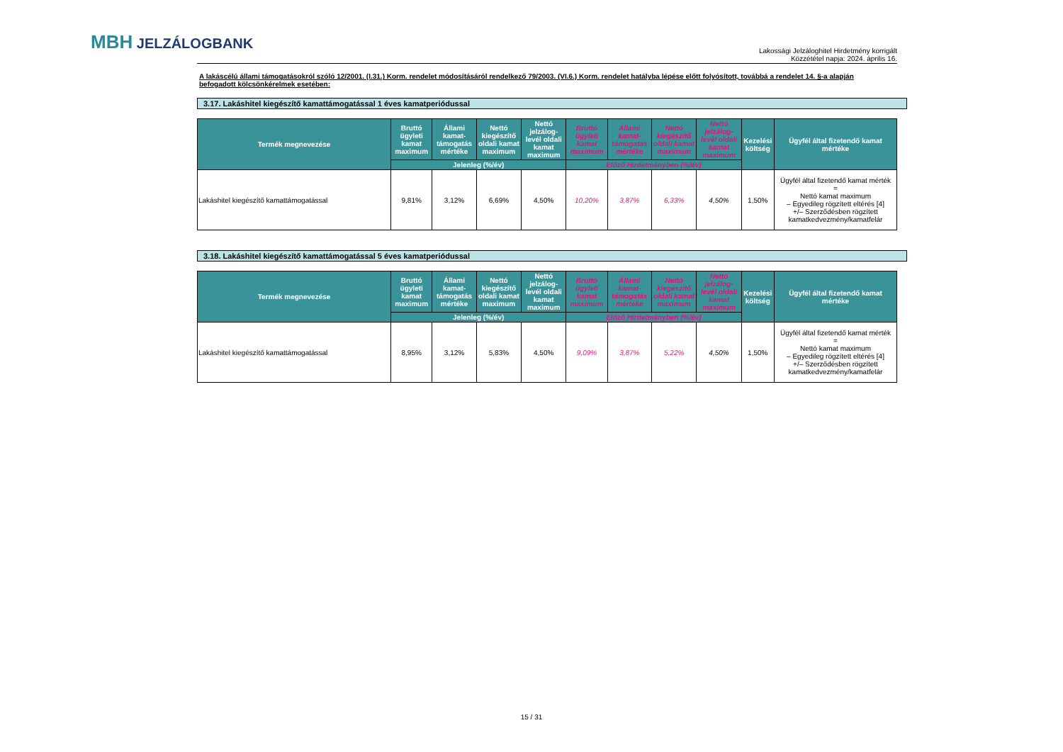MBH JELZÁLOGBANK
Lakossági Jelzáloghitel Hirdetmény korrigált
Közzététel napja: 2024. április 16.
A lakáscélú állami támogatásokról szóló 12/2001. (I.31.) Korm. rendelet módosításáról rendelkező 79/2003. (VI.6.) Korm. rendelet hatályba lépése előtt folyósított, továbbá a rendelet 14. §-a alapján befogadott kölcsönkérelmek esetében:
3.17. Lakáshitel kiegészítő kamattámogatással 1 éves kamatperiódussal
| Termék megnevezése | Bruttó ügyleti kamat maximum | Állami kamat-támogatás mértéke | Nettó kiegészítő oldali kamat maximum | Nettó jelzálog-levél oldali kamat maximum | Bruttó ügyleti kamat maximum | Állami kamat-támogatás mértéke | Nettó kiegészítő oldali kamat maximum | Nettó jelzálog-levél oldali kamat maximum | Kezelési költség | Ügyfél által fizetendő kamat mértéke |
| --- | --- | --- | --- | --- | --- | --- | --- | --- | --- | --- |
| | Jelenleg (%/év) | | | | Előző Hirdetményben (%/év) | | | | | |
| Lakáshitel kiegészítő kamattámogatással | 9,81% | 3,12% | 6,69% | 4,50% | 10,20% | 3,87% | 6,33% | 4,50% | 1,50% | Ügyfél által fizetendő kamat mérték = Nettó kamat maximum – Egyedileg rögzített eltérés [4] +/– Szerződésben rögzített kamatkedvezmény/kamatfelár |
3.18. Lakáshitel kiegészítő kamattámogatással 5 éves kamatperiódussal
| Termék megnevezése | Bruttó ügyleti kamat maximum | Állami kamat-támogatás mértéke | Nettó kiegészítő oldali kamat maximum | Nettó jelzálog-levél oldali kamat maximum | Bruttó ügyleti kamat maximum | Állami kamat-támogatás mértéke | Nettó kiegészítő oldali kamat maximum | Nettó jelzálog-levél oldali kamat maximum | Kezelési költség | Ügyfél által fizetendő kamat mértéke |
| --- | --- | --- | --- | --- | --- | --- | --- | --- | --- | --- |
| | Jelenleg (%/év) | | | | Előző Hirdetményben (%/év) | | | | | |
| Lakáshitel kiegészítő kamattámogatással | 8,95% | 3,12% | 5,83% | 4,50% | 9,09% | 3,87% | 5,22% | 4,50% | 1,50% | Ügyfél által fizetendő kamat mérték = Nettó kamat maximum – Egyedileg rögzített eltérés [4] +/– Szerződésben rögzített kamatkedvezmény/kamatfelár |
15 / 31